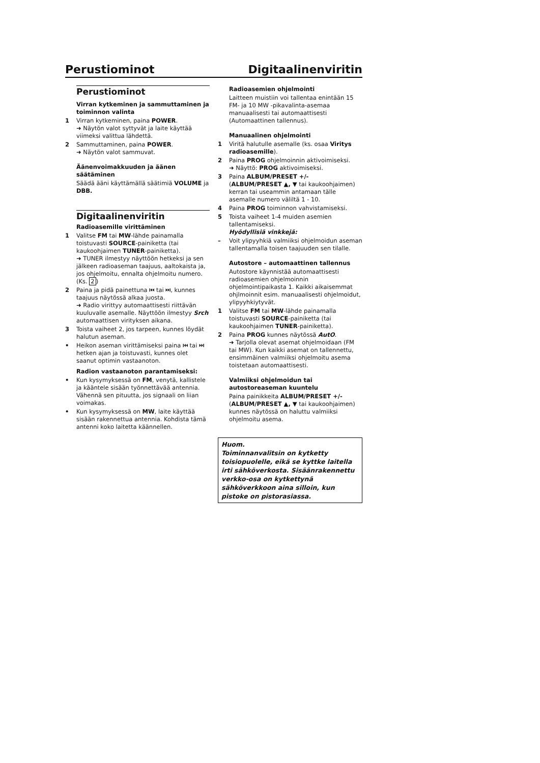Perustiominot Digitaalinenviritin
Perustiominot
Virran kytkeminen ja sammuttaminen ja toiminnon valinta
1 Virran kytkeminen, paina POWER.
➜ Näytön valot syttyvät ja laite käyttää viimeksi valittua lähdettä.
2 Sammuttaminen, paina POWER.
➜ Näytön valot sammuvat.
Äänenvoimakkuuden ja äänen säätäminen
Säädä ääni käyttämällä säätimiä VOLUME ja DBB.
Digitaalinenviritin
Radioasemille virittäminen
1 Valitse FM tai MW-lähde painamalla toistuvasti SOURCE-painiketta (tai kaukoohjaimen TUNER-painiketta).
➜ TUNER ilmestyy näyttöön hetkeksi ja sen jälkeen radioaseman taajuus, aaltokaista ja, jos ohjelmoitu, ennalta ohjelmoitu numero. (Ks. 2)
2 Paina ja pidä painettuna ⏮ tai ⏭, kunnes taajuus näytössä alkaa juosta.
➜ Radio virittyy automaattisesti riittävän kuuluvalle asemalle. Näyttöön ilmestyy Srch automaattisen virityksen aikana.
3 Toista vaiheet 2, jos tarpeen, kunnes löydät halutun aseman.
• Heikon aseman virittämiseksi paina ⏮ tai ⏭ hetken ajan ja toistuvasti, kunnes olet saanut optimin vastaanoton.
Radion vastaanoton parantamiseksi:
• Kun kysymyksessä on FM, venytä, kallistele ja kääntele sisään työnnettävää antennia. Vähennä sen pituutta, jos signaali on liian voimakas.
• Kun kysymyksessä on MW, laite käyttää sisään rakennettua antennia. Kohdista tämä antenni koko laitetta käännellen.
Radioasemien ohjelmointi
Laitteen muistiin voi tallentaa enintään 15 FM- ja 10 MW -pikavalinta-asemaa manuaalisesti tai automaattisesti (Automaattinen tallennus).
Manuaalinen ohjelmointi
1 Viritä halutulle asemalle (ks. osaa Viritys radioasemille).
2 Paina PROG ohjelmoinnin aktivoimiseksi.
➜ Näyttö: PROG aktivoimiseksi.
3 Paina ALBUM/PRESET +/- (ALBUM/PRESET ▲, ▼ tai kaukoohjaimen) kerran tai useammin antamaan tälle asemalle numero väliltä 1 - 10.
4 Paina PROG toiminnon vahvistamiseksi.
5 Toista vaiheet 1-4 muiden asemien tallentamiseksi.
Hyödyllisiä vinkkejä:
– Voit ylipyyhkiä valmiiksi ohjelmoidun aseman tallentamalla toisen taajuuden sen tilalle.
Autostore – automaattinen tallennus
Autostore käynnistää automaattisesti radioasemien ohjelmoinnin ohjelmointipaikasta 1. Kaikki aikaisemmat ohjlmoinnit esim. manuaalisesti ohjelmoidut, ylipyyhkiytyvät.
1 Valitse FM tai MW-lähde painamalla toistuvasti SOURCE-painiketta (tai kaukoohjaimen TUNER-painiketta).
2 Paina PROG kunnes näytössä AutO.
➜ Tarjolla olevat asemat ohjelmoidaan (FM tai MW). Kun kaikki asemat on tallennettu, ensimmäinen valmiiksi ohjelmoitu asema toistetaan automaattisesti.
Valmiiksi ohjelmoidun tai autostoreaseman kuuntelu
Paina painikkeita ALBUM/PRESET +/- (ALBUM/PRESET ▲, ▼ tai kaukoohjaimen) kunnes näytössä on haluttu valmiiksi ohjelmoitu asema.
Huom.
Toiminnanvalitsin on kytketty toisiopuolelle, eikä se kyttke laitella irti sähköverkosta. Sisäänrakennettu verkko-osa on kytkettynä sähköverkkoon aina silloin, kun pistoke on pistorasiassa.